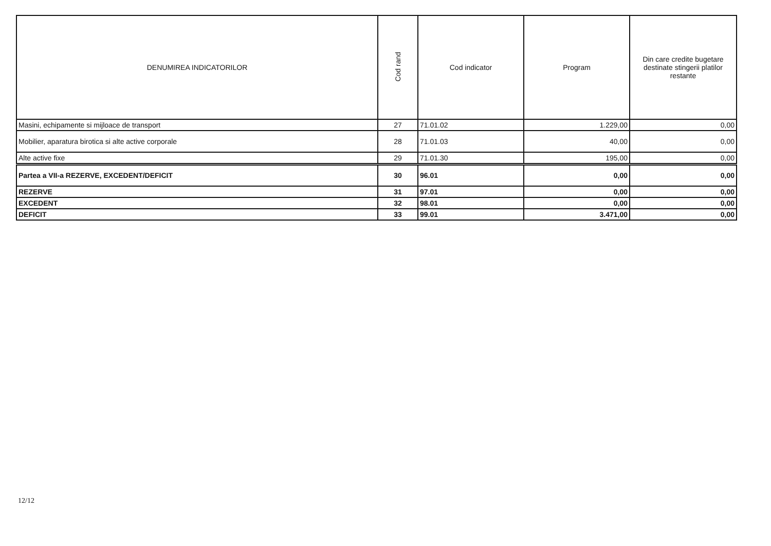| DENUMIREA INDICATORILOR | Cod rand | Cod indicator | Program | Din care credite bugetare destinate stingerii platilor restante |
| --- | --- | --- | --- | --- |
| Masini, echipamente si mijloace de transport | 27 | 71.01.02 | 1.229,00 | 0,00 |
| Mobilier, aparatura birotica si alte active corporale | 28 | 71.01.03 | 40,00 | 0,00 |
| Alte active fixe | 29 | 71.01.30 | 195,00 | 0,00 |
| Partea a VII-a REZERVE, EXCEDENT/DEFICIT | 30 | 96.01 | 0,00 | 0,00 |
| REZERVE | 31 | 97.01 | 0,00 | 0,00 |
| EXCEDENT | 32 | 98.01 | 0,00 | 0,00 |
| DEFICIT | 33 | 99.01 | 3.471,00 | 0,00 |
12/12